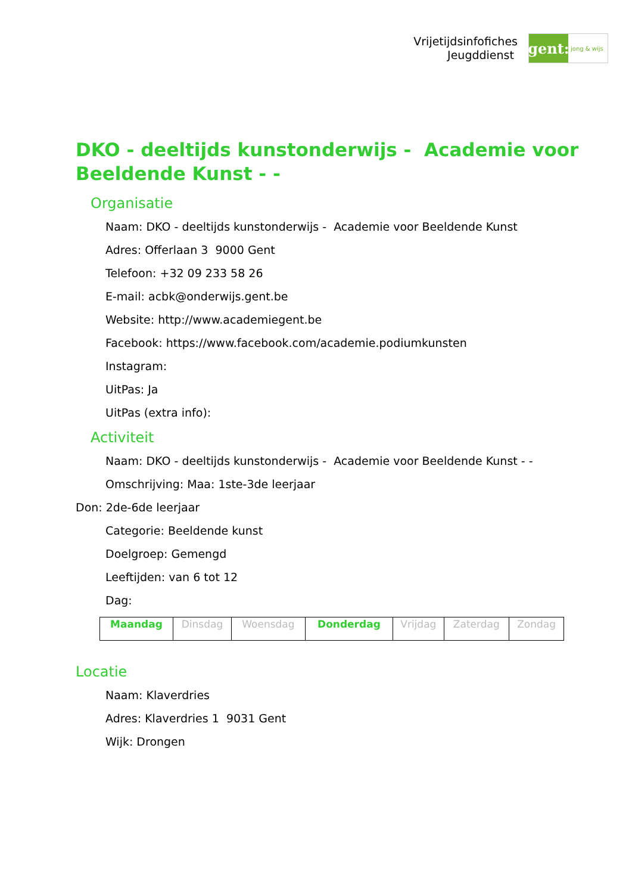Vrijetijdsinfofiches
Jeugddienst
gent:
jong & wijs
DKO - deeltijds kunstonderwijs - Academie voor Beeldende Kunst - -
Organisatie
Naam: DKO - deeltijds kunstonderwijs - Academie voor Beeldende Kunst
Adres: Offerlaan 3 9000 Gent
Telefoon: +32 09 233 58 26
E-mail: acbk@onderwijs.gent.be
Website: http://www.academiegent.be
Facebook: https://www.facebook.com/academie.podiumkunsten
Instagram:
UitPas: Ja
UitPas (extra info):
Activiteit
Naam: DKO - deeltijds kunstonderwijs - Academie voor Beeldende Kunst - -
Omschrijving: Maa: 1ste-3de leerjaar
Don: 2de-6de leerjaar
Categorie: Beeldende kunst
Doelgroep: Gemengd
Leeftijden: van 6 tot 12
Dag:
| Maandag | Dinsdag | Woensdag | Donderdag | Vrijdag | Zaterdag | Zondag |
Locatie
Naam: Klaverdries
Adres: Klaverdries 1 9031 Gent
Wijk: Drongen